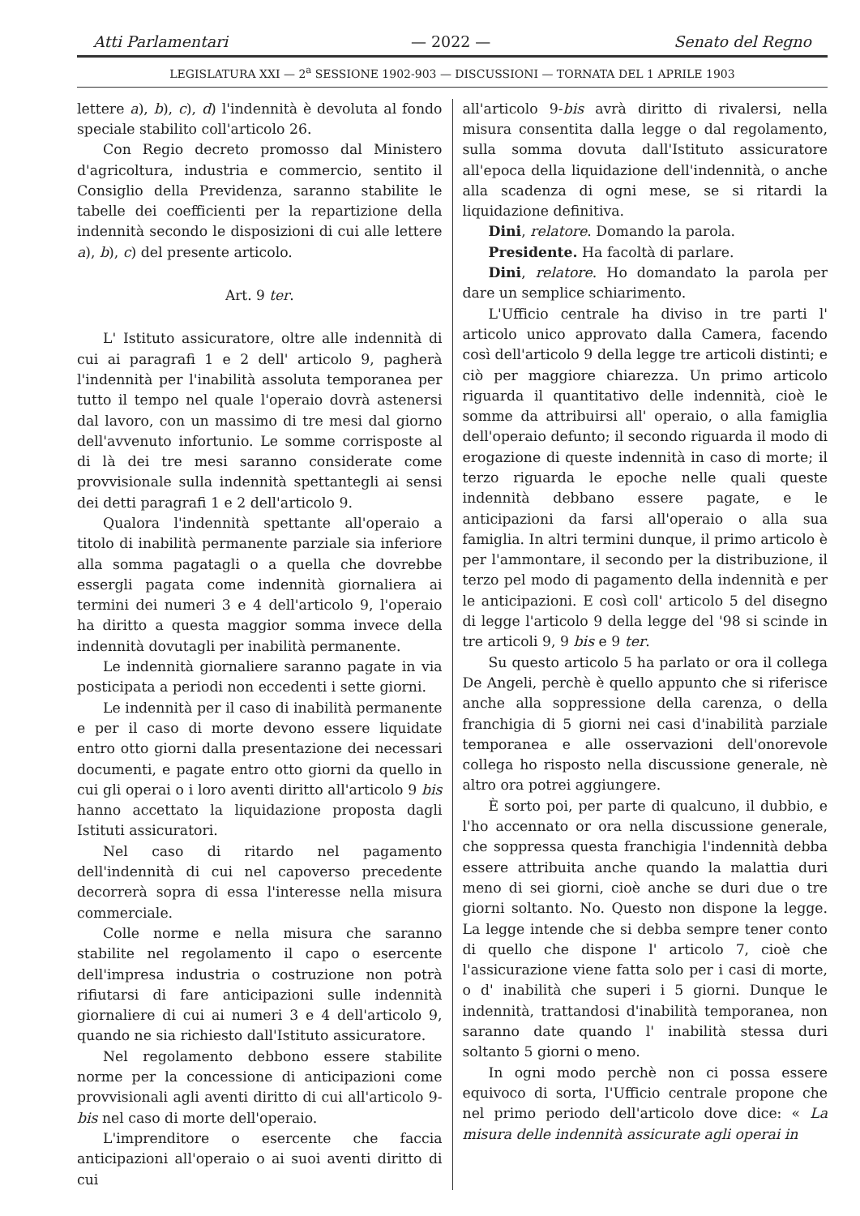Atti Parlamentari — 2022 — Senato del Regno
LEGISLATURA XXI — 2<sup>a</sup> SESSIONE 1902-903 — DISCUSSIONI — TORNATA DEL 1 APRILE 1903
lettere a), b), c), d) l'indennità è devoluta al fondo speciale stabilito coll'articolo 26.
Con Regio decreto promosso dal Ministero d'agricoltura, industria e commercio, sentito il Consiglio della Previdenza, saranno stabilite le tabelle dei coefficienti per la repartizione della indennità secondo le disposizioni di cui alle lettere a), b), c) del presente articolo.
Art. 9 ter.
L' Istituto assicuratore, oltre alle indennità di cui ai paragrafi 1 e 2 dell' articolo 9, pagherà l'indennità per l'inabilità assoluta temporanea per tutto il tempo nel quale l'operaio dovrà astenersi dal lavoro, con un massimo di tre mesi dal giorno dell'avvenuto infortunio. Le somme corrisposte al di là dei tre mesi saranno considerate come provvisionale sulla indennità spettantegli ai sensi dei detti paragrafi 1 e 2 dell'articolo 9.
Qualora l'indennità spettante all'operaio a titolo di inabilità permanente parziale sia inferiore alla somma pagatagli o a quella che dovrebbe essergli pagata come indennità giornaliera ai termini dei numeri 3 e 4 dell'articolo 9, l'operaio ha diritto a questa maggior somma invece della indennità dovutagli per inabilità permanente.
Le indennità giornaliere saranno pagate in via posticipata a periodi non eccedenti i sette giorni.
Le indennità per il caso di inabilità permanente e per il caso di morte devono essere liquidate entro otto giorni dalla presentazione dei necessari documenti, e pagate entro otto giorni da quello in cui gli operai o i loro aventi diritto all'articolo 9 bis hanno accettato la liquidazione proposta dagli Istituti assicuratori.
Nel caso di ritardo nel pagamento dell'indennità di cui nel capoverso precedente decorrerà sopra di essa l'interesse nella misura commerciale.
Colle norme e nella misura che saranno stabilite nel regolamento il capo o esercente dell'impresa industria o costruzione non potrà rifiutarsi di fare anticipazioni sulle indennità giornaliere di cui ai numeri 3 e 4 dell'articolo 9, quando ne sia richiesto dall'Istituto assicuratore.
Nel regolamento debbono essere stabilite norme per la concessione di anticipazioni come provvisionali agli aventi diritto di cui all'articolo 9-bis nel caso di morte dell'operaio.
L'imprenditore o esercente che faccia anticipazioni all'operaio o ai suoi aventi diritto di cui
all'articolo 9-bis avrà diritto di rivalersi, nella misura consentita dalla legge o dal regolamento, sulla somma dovuta dall'Istituto assicuratore all'epoca della liquidazione dell'indennità, o anche alla scadenza di ogni mese, se si ritardi la liquidazione definitiva.
Dini, relatore. Domando la parola.
Presidente. Ha facoltà di parlare.
Dini, relatore. Ho domandato la parola per dare un semplice schiarimento.
L'Ufficio centrale ha diviso in tre parti l' articolo unico approvato dalla Camera, facendo così dell'articolo 9 della legge tre articoli distinti; e ciò per maggiore chiarezza. Un primo articolo riguarda il quantitativo delle indennità, cioè le somme da attribuirsi all' operaio, o alla famiglia dell'operaio defunto; il secondo riguarda il modo di erogazione di queste indennità in caso di morte; il terzo riguarda le epoche nelle quali queste indennità debbano essere pagate, e le anticipazioni da farsi all'operaio o alla sua famiglia. In altri termini dunque, il primo articolo è per l'ammontare, il secondo per la distribuzione, il terzo pel modo di pagamento della indennità e per le anticipazioni. E così coll' articolo 5 del disegno di legge l'articolo 9 della legge del '98 si scinde in tre articoli 9, 9 bis e 9 ter.
Su questo articolo 5 ha parlato or ora il collega De Angeli, perchè è quello appunto che si riferisce anche alla soppressione della carenza, o della franchigia di 5 giorni nei casi d'inabilità parziale temporanea e alle osservazioni dell'onorevole collega ho risposto nella discussione generale, nè altro ora potrei aggiungere.
È sorto poi, per parte di qualcuno, il dubbio, e l'ho accennato or ora nella discussione generale, che soppressa questa franchigia l'indennità debba essere attribuita anche quando la malattia duri meno di sei giorni, cioè anche se duri due o tre giorni soltanto. No. Questo non dispone la legge. La legge intende che si debba sempre tener conto di quello che dispone l' articolo 7, cioè che l'assicurazione viene fatta solo per i casi di morte, o d' inabilità che superi i 5 giorni. Dunque le indennità, trattandosi d'inabilità temporanea, non saranno date quando l' inabilità stessa duri soltanto 5 giorni o meno.
In ogni modo perchè non ci possa essere equivoco di sorta, l'Ufficio centrale propone che nel primo periodo dell'articolo dove dice: « La misura delle indennità assicurate agli operai in